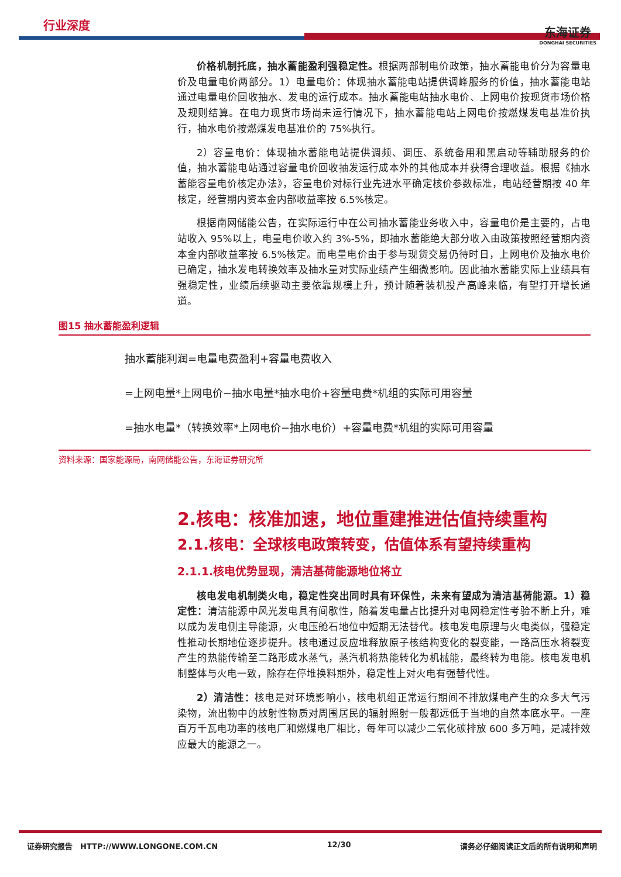行业深度
东海证券
DONGHAI SECURITIES
价格机制托底，抽水蓄能盈利强稳定性。根据两部制电价政策，抽水蓄能电价分为容量电价及电量电价两部分。1）电量电价：体现抽水蓄能电站提供调峰服务的价值，抽水蓄能电站通过电量电价回收抽水、发电的运行成本。抽水蓄能电站抽水电价、上网电价按现货市场价格及规则结算。在电力现货市场尚未运行情况下，抽水蓄能电站上网电价按燃煤发电基准价执行，抽水电价按燃煤发电基准价的 75%执行。
2）容量电价：体现抽水蓄能电站提供调频、调压、系统备用和黑启动等辅助服务的价值，抽水蓄能电站通过容量电价回收抽发运行成本外的其他成本并获得合理收益。根据《抽水蓄能容量电价核定办法》，容量电价对标行业先进水平确定核价参数标准，电站经营期按 40 年核定，经营期内资本金内部收益率按 6.5%核定。
根据南网储能公告，在实际运行中在公司抽水蓄能业务收入中，容量电价是主要的，占电站收入 95%以上，电量电价收入约 3%-5%，即抽水蓄能绝大部分收入由政策按照经营期内资本金内部收益率按 6.5%核定。而电量电价由于参与现货交易仍待时日，上网电价及抽水电价已确定，抽水发电转换效率及抽水量对实际业绩产生细微影响。因此抽水蓄能实际上业绩具有强稳定性，业绩后续驱动主要依靠规模上升，预计随着装机投产高峰来临，有望打开增长通道。
图15 抽水蓄能盈利逻辑
抽水蓄能利润=电量电费盈利+容量电费收入
=上网电量*上网电价−抽水电量*抽水电价+容量电费*机组的实际可用容量
=抽水电量*（转换效率*上网电价−抽水电价）+容量电费*机组的实际可用容量
资料来源：国家能源局，南网储能公告，东海证券研究所
2.核电：核准加速，地位重建推进估值持续重构
2.1.核电：全球核电政策转变，估值体系有望持续重构
2.1.1.核电优势显现，清洁基荷能源地位将立
核电发电机制类火电，稳定性突出同时具有环保性，未来有望成为清洁基荷能源。1）稳定性：清洁能源中风光发电具有间歇性，随着发电量占比提升对电网稳定性考验不断上升，难以成为发电侧主导能源，火电压舱石地位中短期无法替代。核电发电原理与火电类似，强稳定性推动长期地位逐步提升。核电通过反应堆释放原子核结构变化的裂变能，一路高压水将裂变产生的热能传输至二路形成水蒸气，蒸汽机将热能转化为机械能，最终转为电能。核电发电机制整体与火电一致，除存在停堆换料期外，稳定性上对火电有强替代性。
2）清洁性：核电是对环境影响小，核电机组正常运行期间不排放煤电产生的众多大气污染物，流出物中的放射性物质对周围居民的辐射照射一般都远低于当地的自然本底水平。一座百万千瓦电功率的核电厂和燃煤电厂相比，每年可以减少二氧化碳排放 600 多万吨，是减排效应最大的能源之一。
证券研究报告　HTTP://WWW.LONGONE.COM.CN 12/30 请务必仔细阅读正文后的所有说明和声明